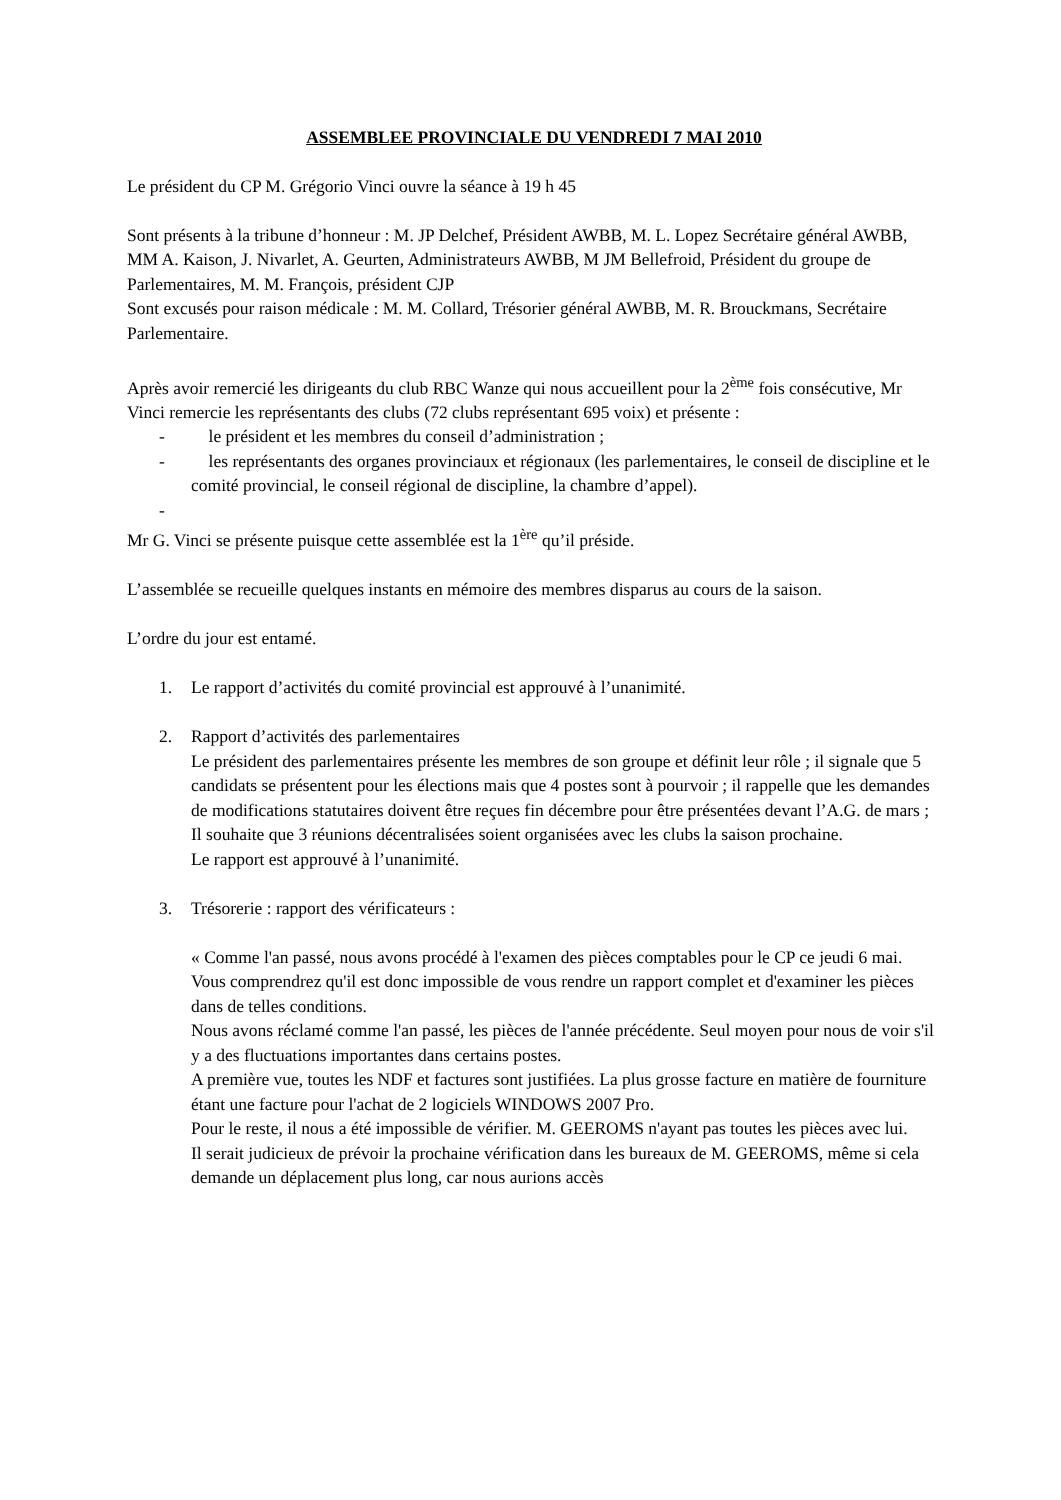ASSEMBLEE PROVINCIALE DU VENDREDI 7 MAI 2010
Le président du CP M. Grégorio Vinci ouvre la séance à 19 h 45
Sont présents à la tribune d’honneur : M. JP Delchef, Président AWBB, M. L. Lopez Secrétaire général AWBB, MM A. Kaison, J. Nivarlet, A. Geurten, Administrateurs AWBB, M JM Bellefroid, Président du groupe de Parlementaires, M. M. François, président CJP
Sont excusés pour raison médicale : M. M. Collard, Trésorier général AWBB, M. R. Brouckmans, Secrétaire Parlementaire.
Après avoir remercié les dirigeants du club RBC Wanze qui nous accueillent pour la 2<sup>ème</sup> fois consécutive, Mr Vinci remercie les représentants des clubs (72 clubs représentant 695 voix) et présente :
- le président et les membres du conseil d’administration ;
- les représentants des organes provinciaux et régionaux (les parlementaires, le conseil de discipline et le comité provincial, le conseil régional de discipline, la chambre d’appel).
-
Mr G. Vinci se présente puisque cette assemblée est la 1<sup>ère</sup> qu’il préside.
L’assemblée se recueille quelques instants en mémoire des membres disparus au cours de la saison.
L’ordre du jour est entamé.
1. Le rapport d’activités du comité provincial est approuvé à l’unanimité.
2. Rapport d’activités des parlementaires
Le président des parlementaires présente les membres de son groupe et définit leur rôle ; il signale que 5 candidats se présentent pour les élections mais que 4 postes sont à pourvoir ; il rappelle que les demandes de modifications statutaires doivent être reçues fin décembre pour être présentées devant l’A.G. de mars ; Il souhaite que 3 réunions décentralisées soient organisées avec les clubs la saison prochaine.
Le rapport est approuvé à l’unanimité.
3. Trésorerie : rapport des vérificateurs :
« Comme l'an passé, nous avons procédé à l'examen des pièces comptables pour le CP ce jeudi 6 mai.
Vous comprendrez qu'il est donc impossible de vous rendre un rapport complet et d'examiner les pièces dans de telles conditions.
Nous avons réclamé comme l'an passé, les pièces de l'année précédente. Seul moyen pour nous de voir s'il y a des fluctuations importantes dans certains postes.
A première vue, toutes les NDF et factures sont justifiées. La plus grosse facture en matière de fourniture étant une facture pour l'achat de 2 logiciels WINDOWS 2007 Pro.
Pour le reste, il nous a été impossible de vérifier. M. GEEROMS n'ayant pas toutes les pièces avec lui.
Il serait judicieux de prévoir la prochaine vérification dans les bureaux de M. GEEROMS, même si cela demande un déplacement plus long, car nous aurions accès